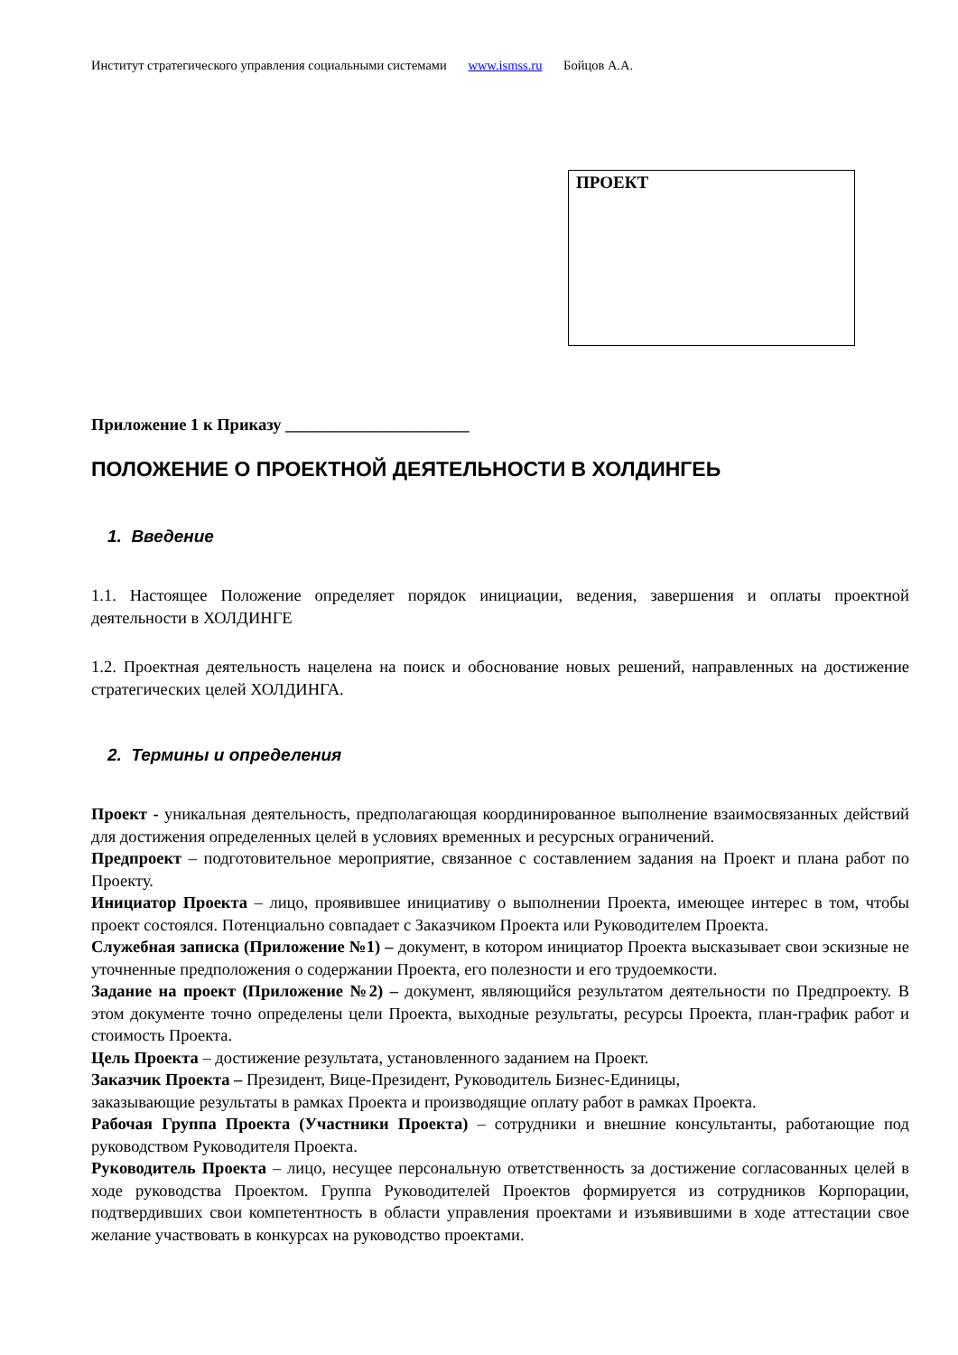Институт стратегического управления социальными системами www.ismss.ru Бойцов А.А.
ПРОЕКТ
Приложение 1 к Приказу ______________________
ПОЛОЖЕНИЕ О ПРОЕКТНОЙ ДЕЯТЕЛЬНОСТИ В ХОЛДИНГЕЬ
1. Введение
1.1. Настоящее Положение определяет порядок инициации, ведения, завершения и оплаты проектной деятельности в ХОЛДИНГЕ
1.2. Проектная деятельность нацелена на поиск и обоснование новых решений, направленных на достижение стратегических целей ХОЛДИНГА.
2. Термины и определения
Проект - уникальная деятельность, предполагающая координированное выполнение взаимосвязанных действий для достижения определенных целей в условиях временных и ресурсных ограничений.
Предпроект – подготовительное мероприятие, связанное с составлением задания на Проект и плана работ по Проекту.
Инициатор Проекта – лицо, проявившее инициативу о выполнении Проекта, имеющее интерес в том, чтобы проект состоялся. Потенциально совпадает с Заказчиком Проекта или Руководителем Проекта.
Служебная записка (Приложение №1) – документ, в котором инициатор Проекта высказывает свои эскизные не уточненные предположения о содержании Проекта, его полезности и его трудоемкости.
Задание на проект (Приложение №2) – документ, являющийся результатом деятельности по Предпроекту. В этом документе точно определены цели Проекта, выходные результаты, ресурсы Проекта, план-график работ и стоимость Проекта.
Цель Проекта – достижение результата, установленного заданием на Проект.
Заказчик Проекта – Президент, Вице-Президент, Руководитель Бизнес-Единицы,
заказывающие результаты в рамках Проекта и производящие оплату работ в рамках Проекта.
Рабочая Группа Проекта (Участники Проекта) – сотрудники и внешние консультанты, работающие под руководством Руководителя Проекта.
Руководитель Проекта – лицо, несущее персональную ответственность за достижение согласованных целей в ходе руководства Проектом. Группа Руководителей Проектов формируется из сотрудников Корпорации, подтвердивших свои компетентность в области управления проектами и изъявившими в ходе аттестации свое желание участвовать в конкурсах на руководство проектами.